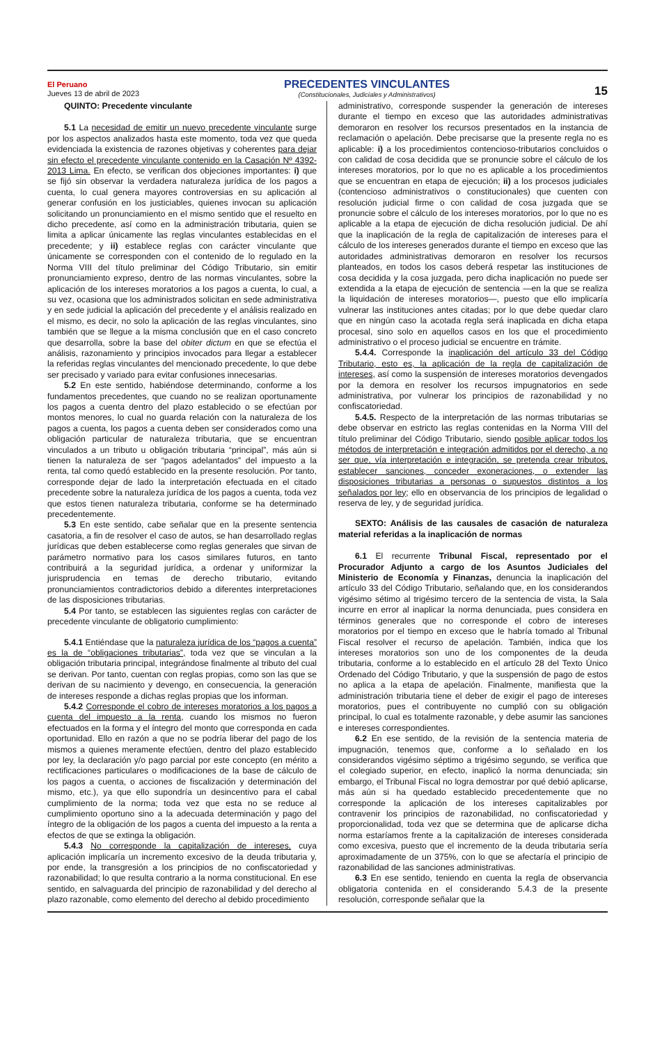El Peruano
Jueves 13 de abril de 2023
PRECEDENTES VINCULANTES
(Constitucionales, Judiciales y Administrativos)
15
QUINTO: Precedente vinculante
5.1 La necesidad de emitir un nuevo precedente vinculante surge por los aspectos analizados hasta este momento, toda vez que queda evidenciada la existencia de razones objetivas y coherentes para dejar sin efecto el precedente vinculante contenido en la Casación Nº 4392-2013 Lima. En efecto, se verifican dos objeciones importantes: i) que se fijó sin observar la verdadera naturaleza jurídica de los pagos a cuenta, lo cual genera mayores controversias en su aplicación al generar confusión en los justiciables, quienes invocan su aplicación solicitando un pronunciamiento en el mismo sentido que el resuelto en dicho precedente, así como en la administración tributaria, quien se limita a aplicar únicamente las reglas vinculantes establecidas en el precedente; y ii) establece reglas con carácter vinculante que únicamente se corresponden con el contenido de lo regulado en la Norma VIII del título preliminar del Código Tributario, sin emitir pronunciamiento expreso, dentro de las normas vinculantes, sobre la aplicación de los intereses moratorios a los pagos a cuenta, lo cual, a su vez, ocasiona que los administrados solicitan en sede administrativa y en sede judicial la aplicación del precedente y el análisis realizado en el mismo, es decir, no solo la aplicación de las reglas vinculantes, sino también que se llegue a la misma conclusión que en el caso concreto que desarrolla, sobre la base del obiter dictum en que se efectúa el análisis, razonamiento y principios invocados para llegar a establecer la referidas reglas vinculantes del mencionado precedente, lo que debe ser precisado y variado para evitar confusiones innecesarias.
5.2 En este sentido, habiéndose determinando, conforme a los fundamentos precedentes, que cuando no se realizan oportunamente los pagos a cuenta dentro del plazo establecido o se efectúan por montos menores, lo cual no guarda relación con la naturaleza de los pagos a cuenta, los pagos a cuenta deben ser considerados como una obligación particular de naturaleza tributaria, que se encuentran vinculados a un tributo u obligación tributaria “principal”, más aún si tienen la naturaleza de ser “pagos adelantados” del impuesto a la renta, tal como quedó establecido en la presente resolución. Por tanto, corresponde dejar de lado la interpretación efectuada en el citado precedente sobre la naturaleza jurídica de los pagos a cuenta, toda vez que estos tienen naturaleza tributaria, conforme se ha determinado precedentemente.
5.3 En este sentido, cabe señalar que en la presente sentencia casatoria, a fin de resolver el caso de autos, se han desarrollado reglas jurídicas que deben establecerse como reglas generales que sirvan de parámetro normativo para los casos similares futuros, en tanto contribuirá a la seguridad jurídica, a ordenar y uniformizar la jurisprudencia en temas de derecho tributario, evitando pronunciamientos contradictorios debido a diferentes interpretaciones de las disposiciones tributarias.
5.4 Por tanto, se establecen las siguientes reglas con carácter de precedente vinculante de obligatorio cumplimiento:
5.4.1 Entiéndase que la naturaleza jurídica de los “pagos a cuenta” es la de “obligaciones tributarias”, toda vez que se vinculan a la obligación tributaria principal, integrándose finalmente al tributo del cual se derivan. Por tanto, cuentan con reglas propias, como son las que se derivan de su nacimiento y devengo, en consecuencia, la generación de intereses responde a dichas reglas propias que los informan.
5.4.2 Corresponde el cobro de intereses moratorios a los pagos a cuenta del impuesto a la renta, cuando los mismos no fueron efectuados en la forma y el íntegro del monto que corresponda en cada oportunidad. Ello en razón a que no se podría liberar del pago de los mismos a quienes meramente efectúen, dentro del plazo establecido por ley, la declaración y/o pago parcial por este concepto (en mérito a rectificaciones particulares o modificaciones de la base de cálculo de los pagos a cuenta, o acciones de fiscalización y determinación del mismo, etc.), ya que ello supondría un desincentivo para el cabal cumplimiento de la norma; toda vez que esta no se reduce al cumplimiento oportuno sino a la adecuada determinación y pago del íntegro de la obligación de los pagos a cuenta del impuesto a la renta a efectos de que se extinga la obligación.
5.4.3 No corresponde la capitalización de intereses, cuya aplicación implicaría un incremento excesivo de la deuda tributaria y, por ende, la transgresión a los principios de no confiscatoriedad y razonabilidad; lo que resulta contrario a la norma constitucional. En ese sentido, en salvaguarda del principio de razonabilidad y del derecho al plazo razonable, como elemento del derecho al debido procedimiento
administrativo, corresponde suspender la generación de intereses durante el tiempo en exceso que las autoridades administrativas demoraron en resolver los recursos presentados en la instancia de reclamación o apelación. Debe precisarse que la presente regla no es aplicable: i) a los procedimientos contencioso-tributarios concluidos o con calidad de cosa decidida que se pronuncie sobre el cálculo de los intereses moratorios, por lo que no es aplicable a los procedimientos que se encuentran en etapa de ejecución; ii) a los procesos judiciales (contencioso administrativos o constitucionales) que cuenten con resolución judicial firme o con calidad de cosa juzgada que se pronuncie sobre el cálculo de los intereses moratorios, por lo que no es aplicable a la etapa de ejecución de dicha resolución judicial. De ahí que la inaplicación de la regla de capitalización de intereses para el cálculo de los intereses generados durante el tiempo en exceso que las autoridades administrativas demoraron en resolver los recursos planteados, en todos los casos deberá respetar las instituciones de cosa decidida y la cosa juzgada, pero dicha inaplicación no puede ser extendida a la etapa de ejecución de sentencia —en la que se realiza la liquidación de intereses moratorios—, puesto que ello implicaría vulnerar las instituciones antes citadas; por lo que debe quedar claro que en ningún caso la acotada regla será inaplicada en dicha etapa procesal, sino solo en aquellos casos en los que el procedimiento administrativo o el proceso judicial se encuentre en trámite.
5.4.4. Corresponde la inaplicación del artículo 33 del Código Tributario, esto es, la aplicación de la regla de capitalización de intereses, así como la suspensión de intereses moratorios devengados por la demora en resolver los recursos impugnatorios en sede administrativa, por vulnerar los principios de razonabilidad y no confiscatoriedad.
5.4.5. Respecto de la interpretación de las normas tributarias se debe observar en estricto las reglas contenidas en la Norma VIII del título preliminar del Código Tributario, siendo posible aplicar todos los métodos de interpretación e integración admitidos por el derecho, a no ser que, vía interpretación e integración, se pretenda crear tributos, establecer sanciones, conceder exoneraciones, o extender las disposiciones tributarias a personas o supuestos distintos a los señalados por ley; ello en observancia de los principios de legalidad o reserva de ley, y de seguridad jurídica.
SEXTO: Análisis de las causales de casación de naturaleza material referidas a la inaplicación de normas
6.1 El recurrente Tribunal Fiscal, representado por el Procurador Adjunto a cargo de los Asuntos Judiciales del Ministerio de Economía y Finanzas, denuncia la inaplicación del artículo 33 del Código Tributario, señalando que, en los considerandos vigésimo sétimo al trigésimo tercero de la sentencia de vista, la Sala incurre en error al inaplicar la norma denunciada, pues considera en términos generales que no corresponde el cobro de intereses moratorios por el tiempo en exceso que le habría tomado al Tribunal Fiscal resolver el recurso de apelación. También, indica que los intereses moratorios son uno de los componentes de la deuda tributaria, conforme a lo establecido en el artículo 28 del Texto Único Ordenado del Código Tributario, y que la suspensión de pago de estos no aplica a la etapa de apelación. Finalmente, manifiesta que la administración tributaria tiene el deber de exigir el pago de intereses moratorios, pues el contribuyente no cumplió con su obligación principal, lo cual es totalmente razonable, y debe asumir las sanciones e intereses correspondientes.
6.2 En ese sentido, de la revisión de la sentencia materia de impugnación, tenemos que, conforme a lo señalado en los considerandos vigésimo séptimo a trigésimo segundo, se verifica que el colegiado superior, en efecto, inaplicó la norma denunciada; sin embargo, el Tribunal Fiscal no logra demostrar por qué debió aplicarse, más aún si ha quedado establecido precedentemente que no corresponde la aplicación de los intereses capitalizables por contravenir los principios de razonabilidad, no confiscatoriedad y proporcionalidad, toda vez que se determina que de aplicarse dicha norma estaríamos frente a la capitalización de intereses considerada como excesiva, puesto que el incremento de la deuda tributaria sería aproximadamente de un 375%, con lo que se afectaría el principio de razonabilidad de las sanciones administrativas.
6.3 En ese sentido, teniendo en cuenta la regla de observancia obligatoria contenida en el considerando 5.4.3 de la presente resolución, corresponde señalar que la